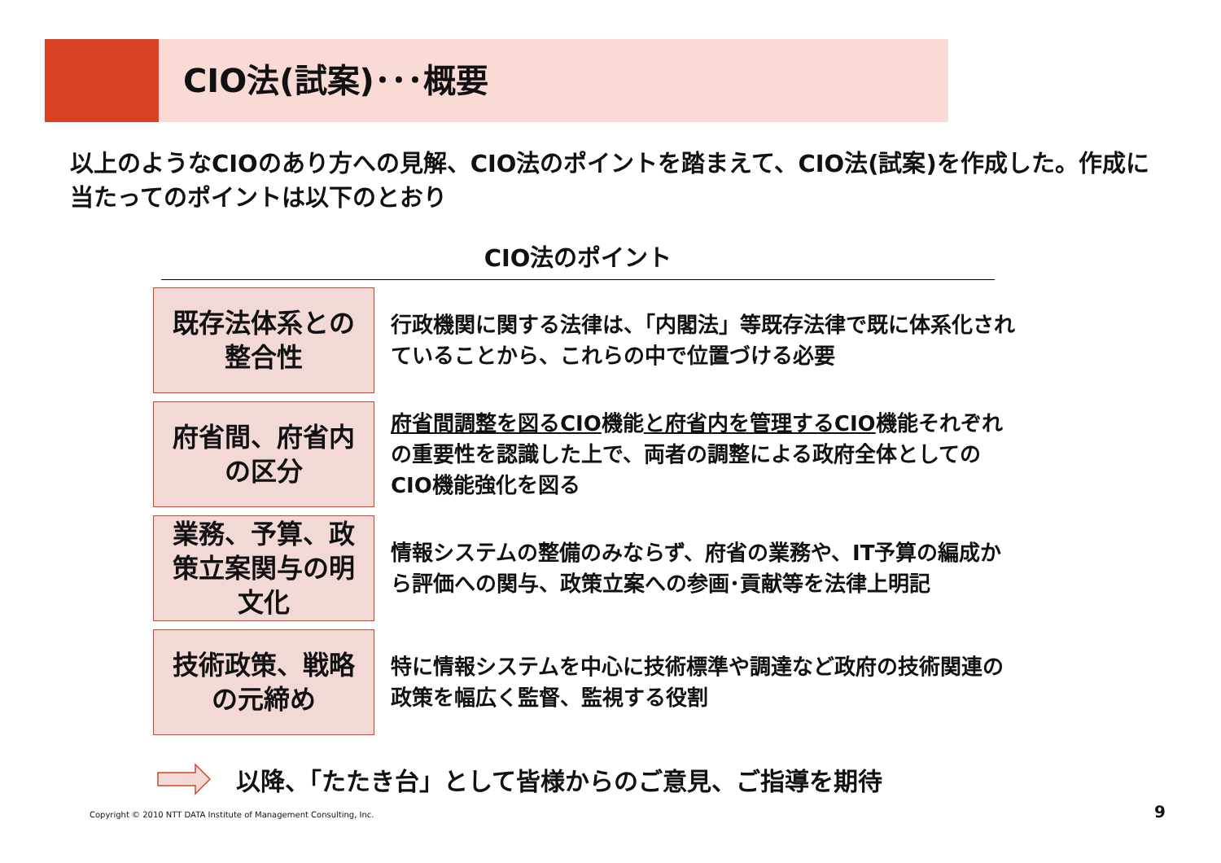CIO法(試案)･･･概要
以上のようなCIOのあり方への見解、CIO法のポイントを踏まえて、CIO法(試案)を作成した。作成に当たってのポイントは以下のとおり
CIO法のポイント
既存法体系との
整合性
行政機関に関する法律は、「内閣法」等既存法律で既に体系化されていることから、これらの中で位置づける必要
府省間、府省内
の区分
府省間調整を図るCIO機能と府省内を管理するCIO機能それぞれの重要性を認識した上で、両者の調整による政府全体としてのCIO機能強化を図る
業務、予算、政
策立案関与の明
文化
情報システムの整備のみならず、府省の業務や、IT予算の編成から評価への関与、政策立案への参画･貢献等を法律上明記
技術政策、戦略
の元締め
特に情報システムを中心に技術標準や調達など政府の技術関連の政策を幅広く監督、監視する役割
以降、「たたき台」として皆様からのご意見、ご指導を期待
Copyright © 2010 NTT DATA Institute of Management Consulting, Inc.
9